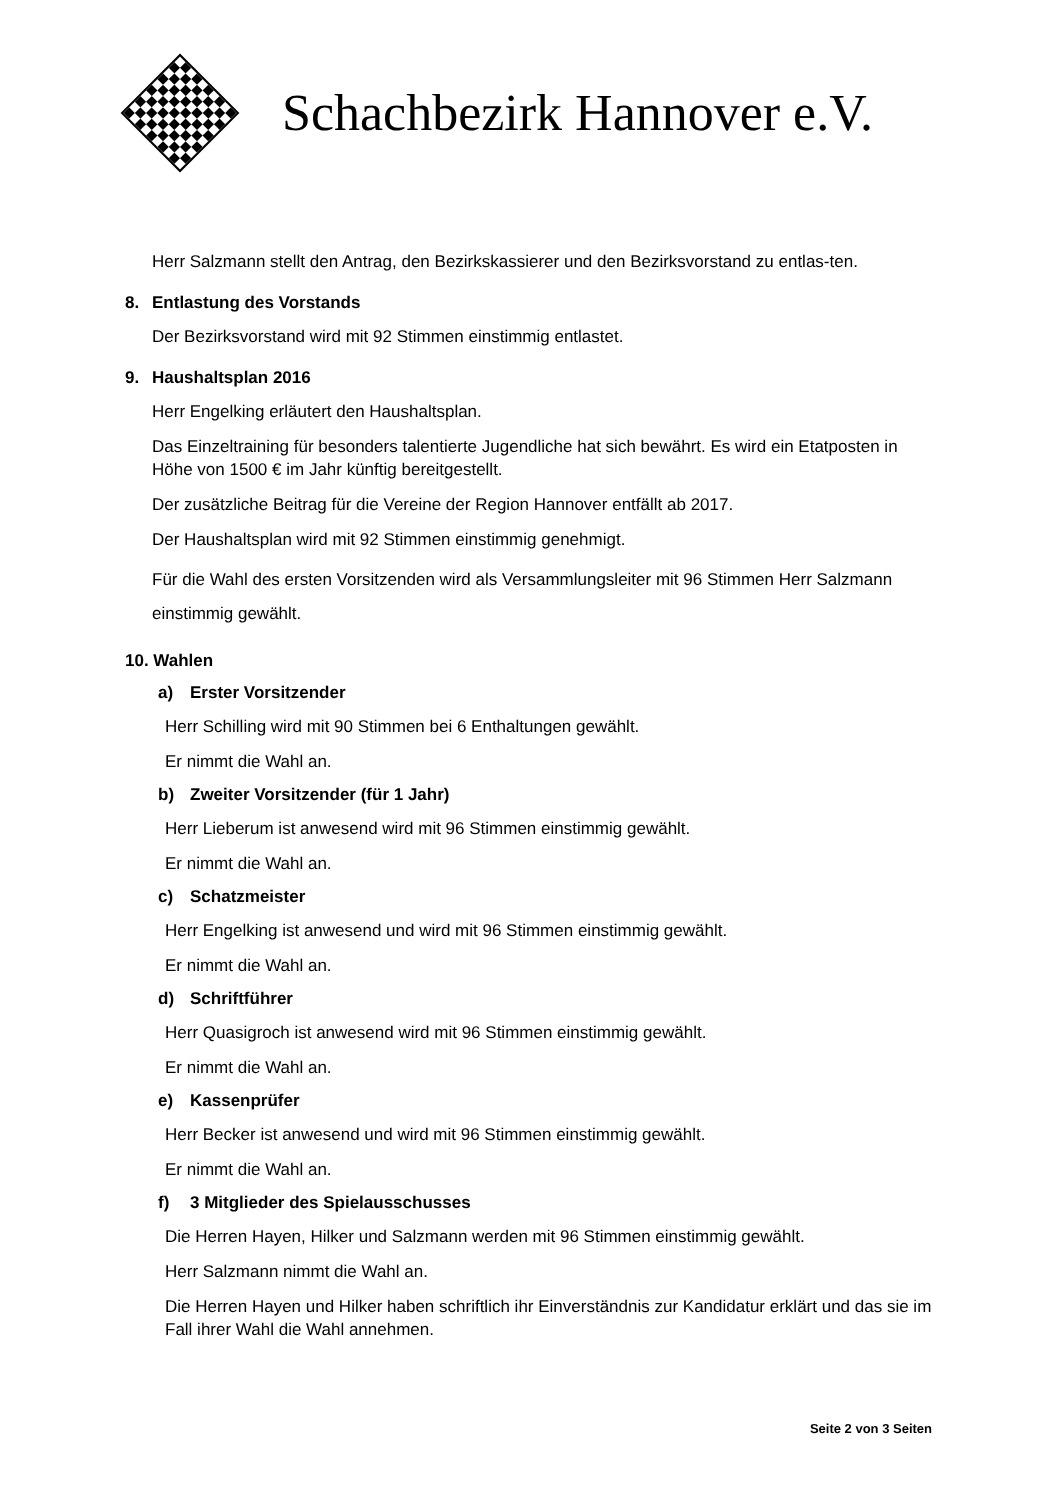Schachbezirk Hannover e.V.
Herr Salzmann stellt den Antrag, den Bezirkskassierer und den Bezirksvorstand zu entlas-ten.
8. Entlastung des Vorstands
Der Bezirksvorstand wird mit 92 Stimmen einstimmig entlastet.
9. Haushaltsplan 2016
Herr Engelking erläutert den Haushaltsplan.
Das Einzeltraining für besonders talentierte Jugendliche hat sich bewährt. Es wird ein Etatposten in Höhe von 1500 € im Jahr künftig bereitgestellt.
Der zusätzliche Beitrag für die Vereine der Region Hannover entfällt ab 2017.
Der Haushaltsplan wird mit 92 Stimmen einstimmig genehmigt.
Für die Wahl des ersten Vorsitzenden wird als Versammlungsleiter mit 96 Stimmen Herr Salzmann einstimmig gewählt.
10. Wahlen
a) Erster Vorsitzender
Herr Schilling wird mit 90 Stimmen bei 6 Enthaltungen gewählt.
Er nimmt die Wahl an.
b) Zweiter Vorsitzender (für 1 Jahr)
Herr Lieberum ist anwesend wird mit 96 Stimmen einstimmig gewählt.
Er nimmt die Wahl an.
c) Schatzmeister
Herr Engelking ist anwesend und wird mit 96 Stimmen einstimmig gewählt.
Er nimmt die Wahl an.
d) Schriftführer
Herr Quasigroch ist anwesend wird mit 96 Stimmen einstimmig gewählt.
Er nimmt die Wahl an.
e) Kassenprüfer
Herr Becker ist anwesend und wird mit 96 Stimmen einstimmig gewählt.
Er nimmt die Wahl an.
f) 3 Mitglieder des Spielausschusses
Die Herren Hayen, Hilker und Salzmann werden mit 96 Stimmen einstimmig gewählt.
Herr Salzmann nimmt die Wahl an.
Die Herren Hayen und Hilker haben schriftlich ihr Einverständnis zur Kandidatur erklärt und das sie im Fall ihrer Wahl die Wahl annehmen.
Seite 2 von 3 Seiten